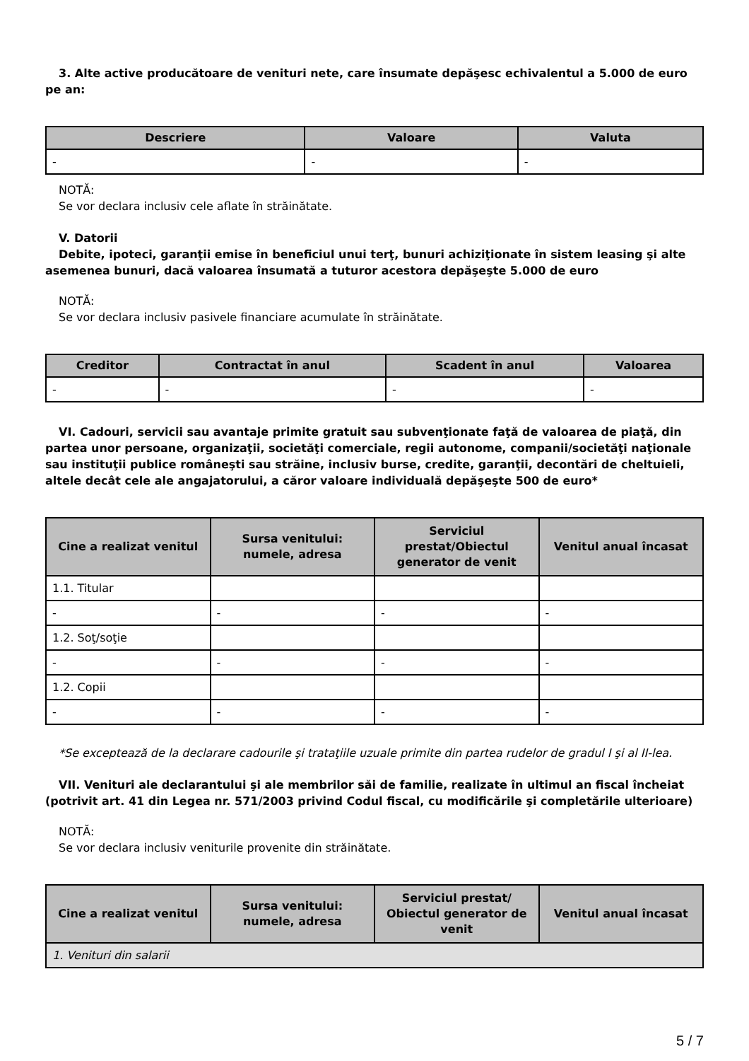3. Alte active producătoare de venituri nete, care însumate depăşesc echivalentul a 5.000 de euro pe an:
| Descriere | Valoare | Valuta |
| --- | --- | --- |
| - | - | - |
NOTĂ:
Se vor declara inclusiv cele aflate în străinătate.
V. Datorii
Debite, ipoteci, garanţii emise în beneficiul unui terţ, bunuri achiziţionate în sistem leasing şi alte asemenea bunuri, dacă valoarea însumată a tuturor acestora depăşeşte 5.000 de euro
NOTĂ:
Se vor declara inclusiv pasivele financiare acumulate în străinătate.
| Creditor | Contractat în anul | Scadent în anul | Valoarea |
| --- | --- | --- | --- |
| - | - | - | - |
VI. Cadouri, servicii sau avantaje primite gratuit sau subvenţionate faţă de valoarea de piaţă, din partea unor persoane, organizaţii, societăţi comerciale, regii autonome, companii/societăţi naţionale sau instituţii publice româneşti sau străine, inclusiv burse, credite, garanţii, decontări de cheltuieli, altele decât cele ale angajatorului, a căror valoare individuală depăşeşte 500 de euro*
| Cine a realizat venitul | Sursa venitului: numele, adresa | Serviciul prestat/Obiectul generator de venit | Venitul anual încasat |
| --- | --- | --- | --- |
| 1.1. Titular | | | |
| - | - | - | - |
| 1.2. Soţ/soţie | | | |
| - | - | - | - |
| 1.2. Copii | | | |
| - | - | - | - |
*Se exceptează de la declarare cadourile şi trataţiile uzuale primite din partea rudelor de gradul I şi al II-lea.
VII. Venituri ale declarantului şi ale membrilor săi de familie, realizate în ultimul an fiscal încheiat (potrivit art. 41 din Legea nr. 571/2003 privind Codul fiscal, cu modificările şi completările ulterioare)
NOTĂ:
Se vor declara inclusiv veniturile provenite din străinătate.
| Cine a realizat venitul | Sursa venitului: numele, adresa | Serviciul prestat/ Obiectul generator de venit | Venitul anual încasat |
| --- | --- | --- | --- |
| 1. Venituri din salarii | | | |
5 / 7